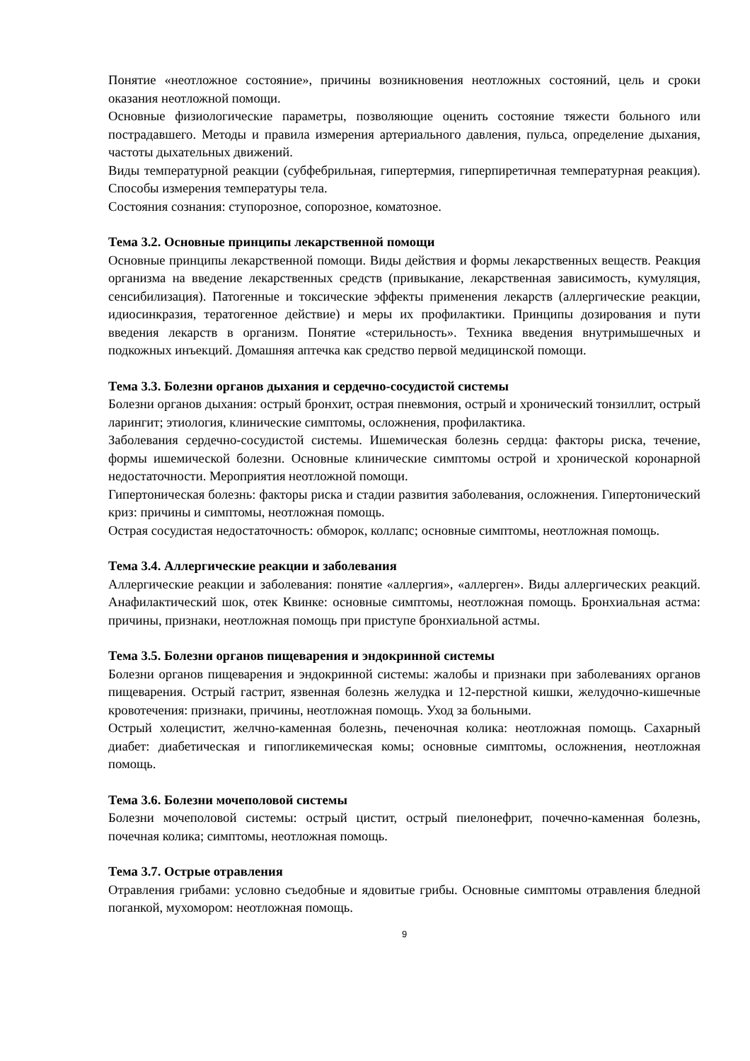Понятие «неотложное состояние», причины возникновения неотложных состояний, цель и сроки оказания неотложной помощи.
Основные физиологические параметры, позволяющие оценить состояние тяжести больного или пострадавшего. Методы и правила измерения артериального давления, пульса, определение дыхания, частоты дыхательных движений.
Виды температурной реакции (субфебрильная, гипертермия, гиперпиретичная температурная реакция). Способы измерения температуры тела.
Состояния сознания: ступорозное, сопорозное, коматозное.
Тема 3.2. Основные принципы лекарственной помощи
Основные принципы лекарственной помощи. Виды действия и формы лекарственных веществ. Реакция организма на введение лекарственных средств (привыкание, лекарственная зависимость, кумуляция, сенсибилизация). Патогенные и токсические эффекты применения лекарств (аллергические реакции, идиосинкразия, тератогенное действие) и меры их профилактики. Принципы дозирования и пути введения лекарств в организм. Понятие «стерильность». Техника введения внутримышечных и подкожных инъекций. Домашняя аптечка как средство первой медицинской помощи.
Тема 3.3. Болезни органов дыхания и сердечно-сосудистой системы
Болезни органов дыхания: острый бронхит, острая пневмония, острый и хронический тонзиллит, острый ларингит; этиология, клинические симптомы, осложнения, профилактика.
Заболевания сердечно-сосудистой системы. Ишемическая болезнь сердца: факторы риска, течение, формы ишемической болезни. Основные клинические симптомы острой и хронической коронарной недостаточности. Мероприятия неотложной помощи.
Гипертоническая болезнь: факторы риска и стадии развития заболевания, осложнения. Гипертонический криз: причины и симптомы, неотложная помощь.
Острая сосудистая недостаточность: обморок, коллапс; основные симптомы, неотложная помощь.
Тема 3.4. Аллергические реакции и заболевания
Аллергические реакции и заболевания: понятие «аллергия», «аллерген». Виды аллергических реакций. Анафилактический шок, отек Квинке: основные симптомы, неотложная помощь. Бронхиальная астма: причины, признаки, неотложная помощь при приступе бронхиальной астмы.
Тема 3.5. Болезни органов пищеварения и эндокринной системы
Болезни органов пищеварения и эндокринной системы: жалобы и признаки при заболеваниях органов пищеварения. Острый гастрит, язвенная болезнь желудка и 12-перстной кишки, желудочно-кишечные кровотечения: признаки, причины, неотложная помощь. Уход за больными.
Острый холецистит, желчно-каменная болезнь, печеночная колика: неотложная помощь. Сахарный диабет: диабетическая и гипогликемическая комы; основные симптомы, осложнения, неотложная помощь.
Тема 3.6. Болезни мочеполовой системы
Болезни мочеполовой системы: острый цистит, острый пиелонефрит, почечно-каменная болезнь, почечная колика; симптомы, неотложная помощь.
Тема 3.7. Острые отравления
Отравления грибами: условно съедобные и ядовитые грибы. Основные симптомы отравления бледной поганкой, мухомором: неотложная помощь.
9